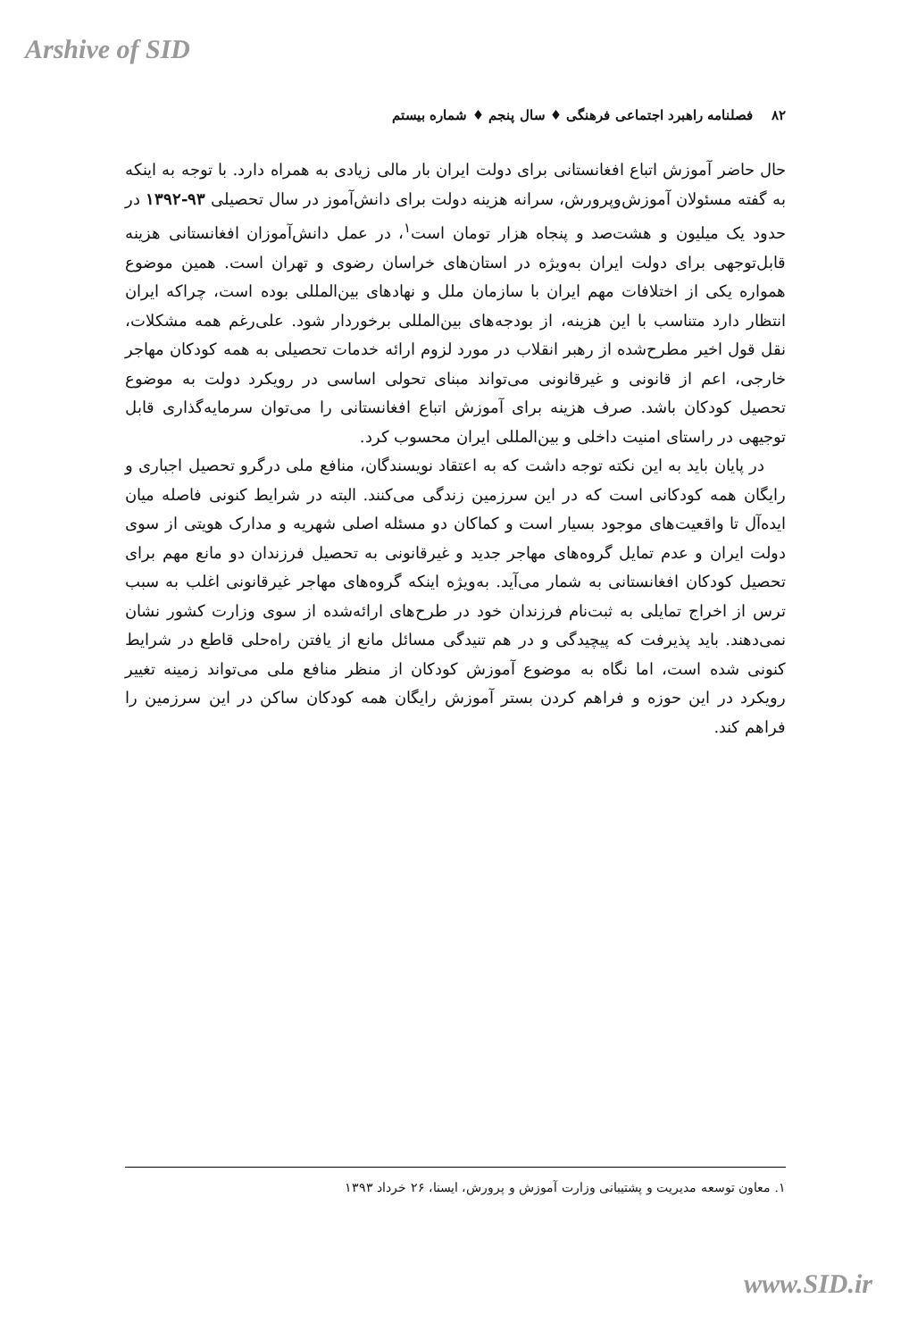Arshive of SID
۸۲ فصلنامه راهبرد اجتماعی فرهنگی ♦ سال پنجم ♦ شماره بیستم
حال حاضر آموزش اتباع افغانستانی برای دولت ایران بار مالی زیادی به همراه دارد. با توجه به اینکه به گفته مسئولان آموزش‌وپرورش، سرانه هزینه دولت برای دانش‌آموز در سال تحصیلی ۹۳-۱۳۹۲ در حدود یک میلیون و هشت‌صد و پنجاه هزار تومان است<sup>۱</sup>، در عمل دانش‌آموزان افغانستانی هزینه قابل‌توجهی برای دولت ایران به‌ویژه در استان‌های خراسان رضوی و تهران است. همین موضوع همواره یکی از اختلافات مهم ایران با سازمان ملل و نهادهای بین‌المللی بوده است، چراکه ایران انتظار دارد متناسب با این هزینه، از بودجه‌های بین‌المللی برخوردار شود. علی‌رغم همه مشکلات، نقل قول اخیر مطرح‌شده از رهبر انقلاب در مورد لزوم ارائه خدمات تحصیلی به همه کودکان مهاجر خارجی، اعم از قانونی و غیرقانونی می‌تواند مبنای تحولی اساسی در رویکرد دولت به موضوع تحصیل کودکان باشد. صرف هزینه برای آموزش اتباع افغانستانی را می‌توان سرمایه‌گذاری قابل توجیهی در راستای امنیت داخلی و بین‌المللی ایران محسوب کرد.
در پایان باید به این نکته توجه داشت که به اعتقاد نویسندگان، منافع ملی درگرو تحصیل اجباری و رایگان همه کودکانی است که در این سرزمین زندگی می‌کنند. البته در شرایط کنونی فاصله میان ایده‌آل تا واقعیت‌های موجود بسیار است و کماکان دو مسئله اصلی شهریه و مدارک هویتی از سوی دولت ایران و عدم تمایل گروه‌های مهاجر جدید و غیرقانونی به تحصیل فرزندان دو مانع مهم برای تحصیل کودکان افغانستانی به شمار می‌آید. به‌ویژه اینکه گروه‌های مهاجر غیرقانونی اغلب به سبب ترس از اخراج تمایلی به ثبت‌نام فرزندان خود در طرح‌های ارائه‌شده از سوی وزارت کشور نشان نمی‌دهند. باید پذیرفت که پیچیدگی و در هم تنیدگی مسائل مانع از یافتن راه‌حلی قاطع در شرایط کنونی شده است، اما نگاه به موضوع آموزش کودکان از منظر منافع ملی می‌تواند زمینه تغییر رویکرد در این حوزه و فراهم کردن بستر آموزش رایگان همه کودکان ساکن در این سرزمین را فراهم کند.
۱. معاون توسعه مدیریت و پشتیبانی وزارت آموزش و پرورش، ایسنا، ۲۶ خرداد ۱۳۹۳
www.SID.ir